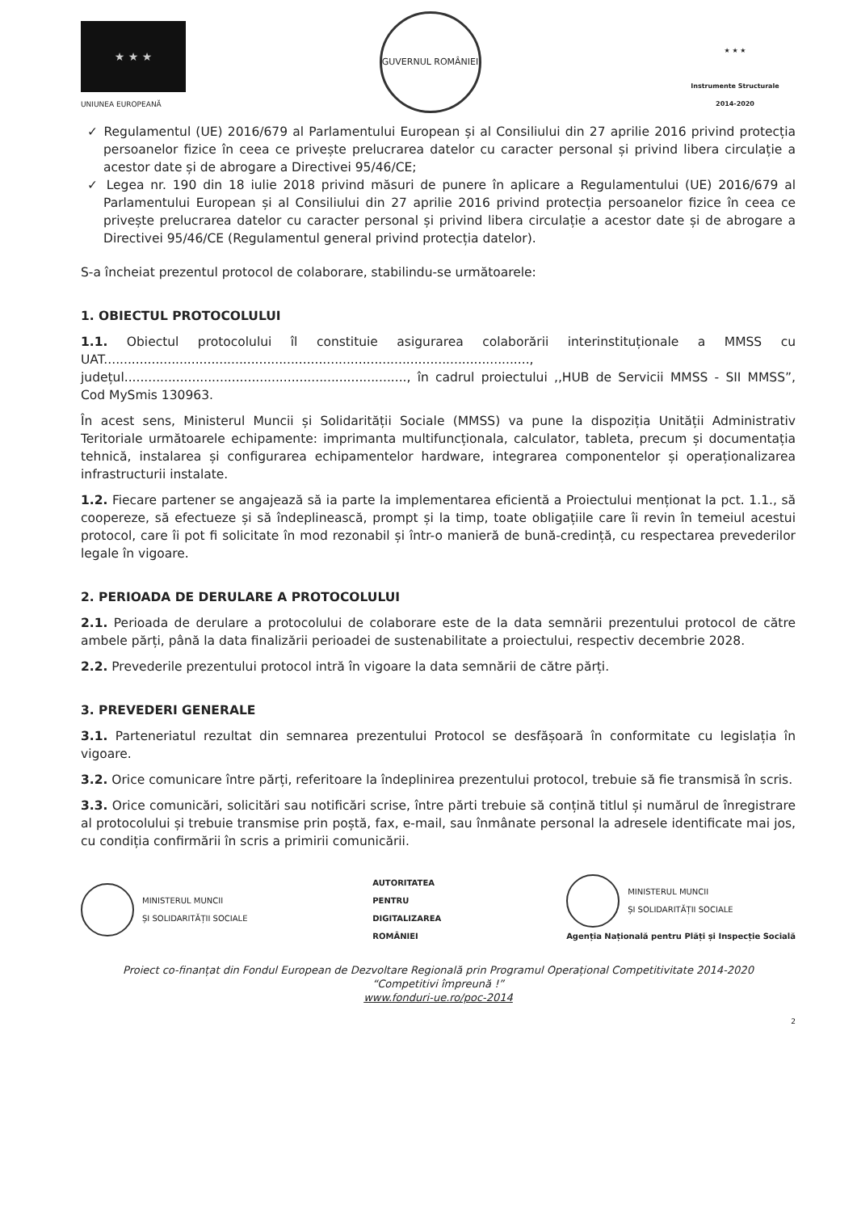★ ★ ★
UNIUNEA EUROPEANĂ
GUVERNUL ROMÂNIEI
★ ★ ★
Instrumente Structurale
2014-2020
✓ Regulamentul (UE) 2016/679 al Parlamentului European și al Consiliului din 27 aprilie 2016 privind protecția persoanelor fizice în ceea ce privește prelucrarea datelor cu caracter personal și privind libera circulație a acestor date și de abrogare a Directivei 95/46/CE;
✓ Legea nr. 190 din 18 iulie 2018 privind măsuri de punere în aplicare a Regulamentului (UE) 2016/679 al Parlamentului European și al Consiliului din 27 aprilie 2016 privind protecția persoanelor fizice în ceea ce privește prelucrarea datelor cu caracter personal și privind libera circulație a acestor date și de abrogare a Directivei 95/46/CE (Regulamentul general privind protecția datelor).
S-a încheiat prezentul protocol de colaborare, stabilindu-se următoarele:
1. OBIECTUL PROTOCOLULUI
1.1. Obiectul protocolului îl constituie asigurarea colaborării interinstituționale a MMSS cu UAT..........................................................................................................., județul......................................................................., în cadrul proiectului ,,HUB de Servicii MMSS - SII MMSS”, Cod MySmis 130963.
În acest sens, Ministerul Muncii și Solidarității Sociale (MMSS) va pune la dispoziția Unității Administrativ Teritoriale următoarele echipamente: imprimanta multifuncționala, calculator, tableta, precum și documentația tehnică, instalarea și configurarea echipamentelor hardware, integrarea componentelor și operaționalizarea infrastructurii instalate.
1.2. Fiecare partener se angajează să ia parte la implementarea eficientă a Proiectului menționat la pct. 1.1., să coopereze, să efectueze și să îndeplinească, prompt și la timp, toate obligațiile care îi revin în temeiul acestui protocol, care îi pot fi solicitate în mod rezonabil și într-o manieră de bună-credință, cu respectarea prevederilor legale în vigoare.
2. PERIOADA DE DERULARE A PROTOCOLULUI
2.1. Perioada de derulare a protocolului de colaborare este de la data semnării prezentului protocol de către ambele părți, până la data finalizării perioadei de sustenabilitate a proiectului, respectiv decembrie 2028.
2.2. Prevederile prezentului protocol intră în vigoare la data semnării de către părți.
3. PREVEDERI GENERALE
3.1. Parteneriatul rezultat din semnarea prezentului Protocol se desfășoară în conformitate cu legislația în vigoare.
3.2. Orice comunicare între părți, referitoare la îndeplinirea prezentului protocol, trebuie să fie transmisă în scris.
3.3. Orice comunicări, solicitări sau notificări scrise, între părti trebuie să conțină titlul și numărul de înregistrare al protocolului și trebuie transmise prin poștă, fax, e-mail, sau înmânate personal la adresele identificate mai jos, cu condiția confirmării în scris a primirii comunicării.
MINISTERUL MUNCII
ȘI SOLIDARITĂȚII SOCIALE
AUTORITATEA
PENTRU
DIGITALIZAREA
ROMÂNIEI
MINISTERUL MUNCII
ȘI SOLIDARITĂȚII SOCIALE
Agenția Națională pentru Plăți și Inspecție Socială
Proiect co-finanțat din Fondul European de Dezvoltare Regională prin Programul Operațional Competitivitate 2014-2020
“Competitivi împreună !”
www.fonduri-ue.ro/poc-2014
2